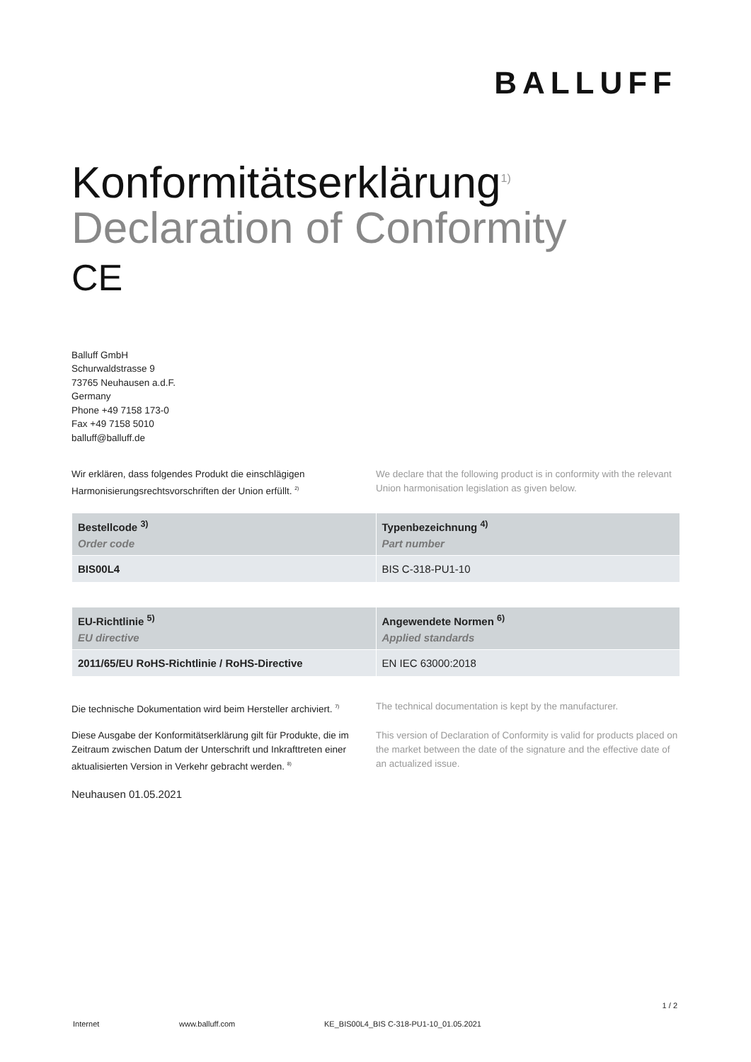BALLUFF
Konformitätserklärung<sup>1)</sup>
Declaration of Conformity
CE
Balluff GmbH
Schurwaldstrasse 9
73765 Neuhausen a.d.F.
Germany
Phone +49 7158 173-0
Fax +49 7158 5010
balluff@balluff.de
Wir erklären, dass folgendes Produkt die einschlägigen Harmonisierungsrechtsvorschriften der Union erfüllt. <sup>2)</sup>
We declare that the following product is in conformity with the relevant Union harmonisation legislation as given below.
| Bestellcode <sup>3)</sup> Order code | Typenbezeichnung <sup>4)</sup> Part number |
| --- | --- |
| BIS00L4 | BIS C-318-PU1-10 |
| EU-Richtlinie <sup>5)</sup> EU directive | Angewendete Normen <sup>6)</sup> Applied standards |
| --- | --- |
| 2011/65/EU RoHS-Richtlinie / RoHS-Directive | EN IEC 63000:2018 |
Die technische Dokumentation wird beim Hersteller archiviert. <sup>7)</sup>
The technical documentation is kept by the manufacturer.
Diese Ausgabe der Konformitätserklärung gilt für Produkte, die im Zeitraum zwischen Datum der Unterschrift und Inkrafttreten einer aktualisierten Version in Verkehr gebracht werden. <sup>8)</sup>
This version of Declaration of Conformity is valid for products placed on the market between the date of the signature and the effective date of an actualized issue.
Neuhausen 01.05.2021
1 / 2
Internet www.balluff.com KE_BIS00L4_BIS C-318-PU1-10_01.05.2021